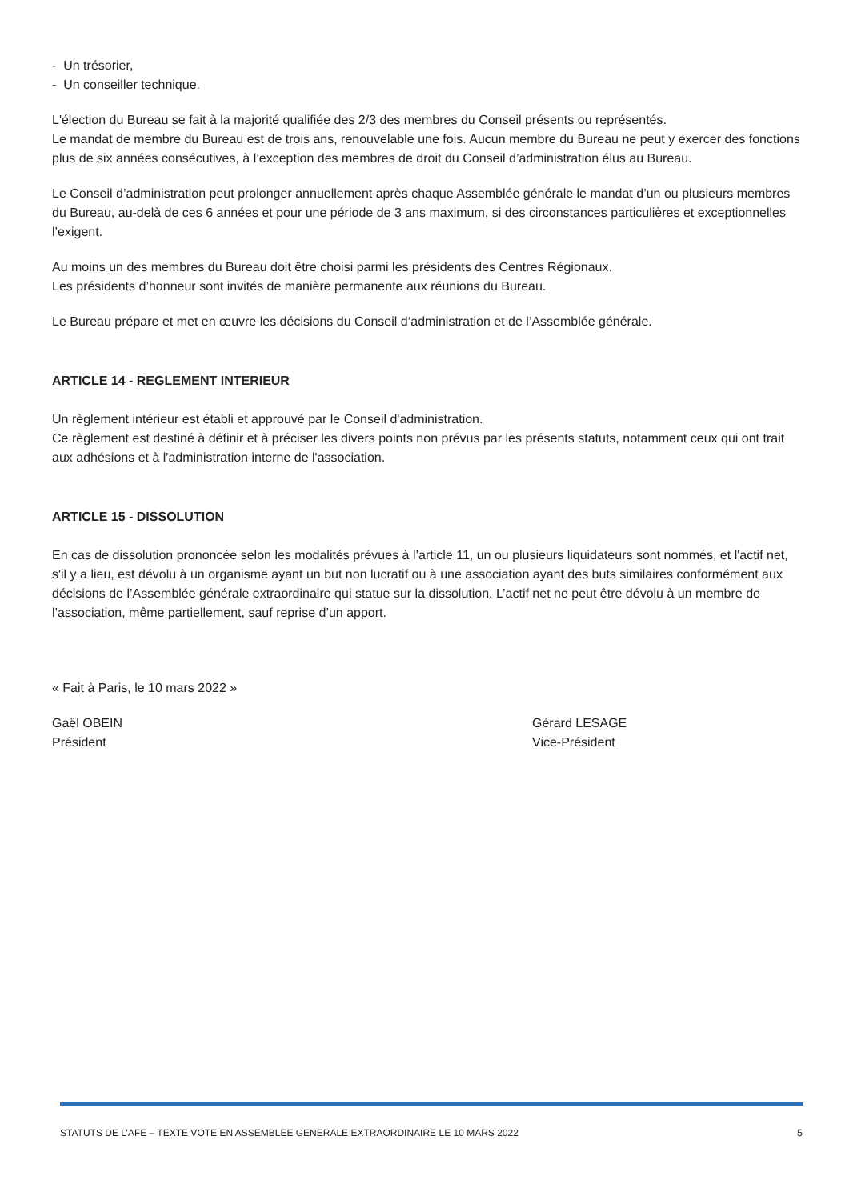- Un trésorier,
- Un conseiller technique.
L'élection du Bureau se fait à la majorité qualifiée des 2/3 des membres du Conseil présents ou représentés.
Le mandat de membre du Bureau est de trois ans, renouvelable une fois. Aucun membre du Bureau ne peut y exercer des fonctions plus de six années consécutives, à l’exception des membres de droit du Conseil d’administration élus au Bureau.
Le Conseil d’administration peut prolonger annuellement après chaque Assemblée générale le mandat d’un ou plusieurs membres du Bureau, au-delà de ces 6 années et pour une période de 3 ans maximum, si des circonstances particulières et exceptionnelles l’exigent.
Au moins un des membres du Bureau doit être choisi parmi les présidents des Centres Régionaux.
Les présidents d’honneur sont invités de manière permanente aux réunions du Bureau.
Le Bureau prépare et met en œuvre les décisions du Conseil d‘administration et de l’Assemblée générale.
ARTICLE 14 - REGLEMENT INTERIEUR
Un règlement intérieur est établi et approuvé par le Conseil d'administration.
Ce règlement est destiné à définir et à préciser les divers points non prévus par les présents statuts, notamment ceux qui ont trait aux adhésions et à l'administration interne de l'association.
ARTICLE 15 - DISSOLUTION
En cas de dissolution prononcée selon les modalités prévues à l’article 11, un ou plusieurs liquidateurs sont nommés, et l'actif net, s'il y a lieu, est dévolu à un organisme ayant un but non lucratif ou à une association ayant des buts similaires conformément aux décisions de l’Assemblée générale extraordinaire qui statue sur la dissolution. L’actif net ne peut être dévolu à un membre de l’association, même partiellement, sauf reprise d’un apport.
« Fait à Paris, le 10 mars 2022 »
Gaël OBEIN
Président
Gérard LESAGE
Vice-Président
STATUTS DE L’AFE – TEXTE VOTE EN ASSEMBLEE GENERALE EXTRAORDINAIRE LE 10 MARS 2022 5